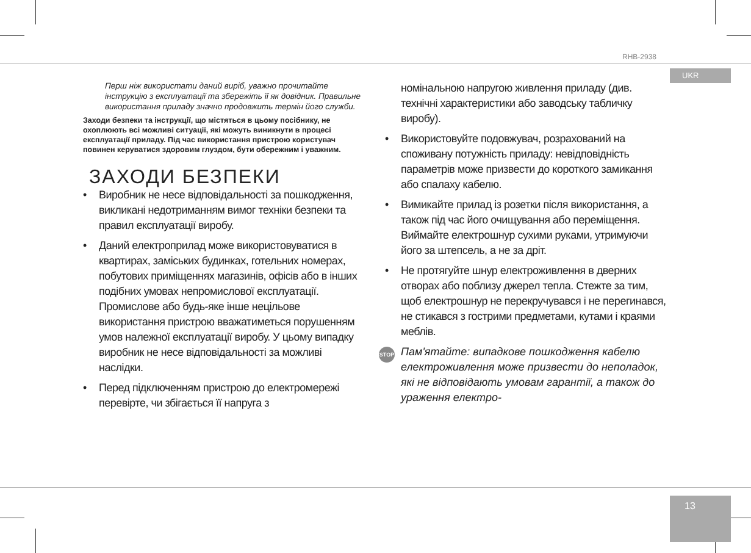RHB-2938
UKR
13
Перш ніж використати даний виріб, уважно прочитайте інструкцію з експлуатації та збережіть її як довідник. Правильне використання приладу значно продовжить термін його служби.
Заходи безпеки та інструкції, що містяться в цьому посібнику, не охоплюють всі можливі ситуації, які можуть виникнути в процесі експлуатації приладу. Під час використання пристрою користувач повинен керуватися здоровим глуздом, бути обережним і уважним.
ЗАХОДИ БЕЗПЕКИ
• Виробник не несе відповідальності за пошкодження, викликані недотриманням вимог техніки безпеки та правил експлуатації виробу.
• Даний електроприлад може використовуватися в квартирах, заміських будинках, готельних номерах, побутових приміщеннях магазинів, офісів або в інших подібних умовах непромислової експлуатації. Промислове або будь-яке інше нецільове використання пристрою вважатиметься порушенням умов належної експлуатації виробу. У цьому випадку виробник не несе відповідальності за можливі наслідки.
• Перед підключенням пристрою до електромережі перевірте, чи збігається її напруга з
номінальною напругою живлення приладу (див. технічні характеристики або заводську табличку виробу).
• Використовуйте подовжувач, розрахований на споживану потужність приладу: невідповідність параметрів може призвести до короткого замикання або спалаху кабелю.
• Вимикайте прилад із розетки після використання, а також під час його очищування або переміщення. Виймайте електрошнур сухими руками, утримуючи його за штепсель, а не за дріт.
• Не протягуйте шнур електроживлення в дверних отворах або поблизу джерел тепла. Стежте за тим, щоб електрошнур не перекручувався і не перегинався, не стикався з гострими предметами, кутами і краями меблів.
STOP Пам'ятайте: випадкове пошкодження кабелю електроживлення може призвести до неполадок, які не відповідають умовам гарантії, а також до ураження електро-